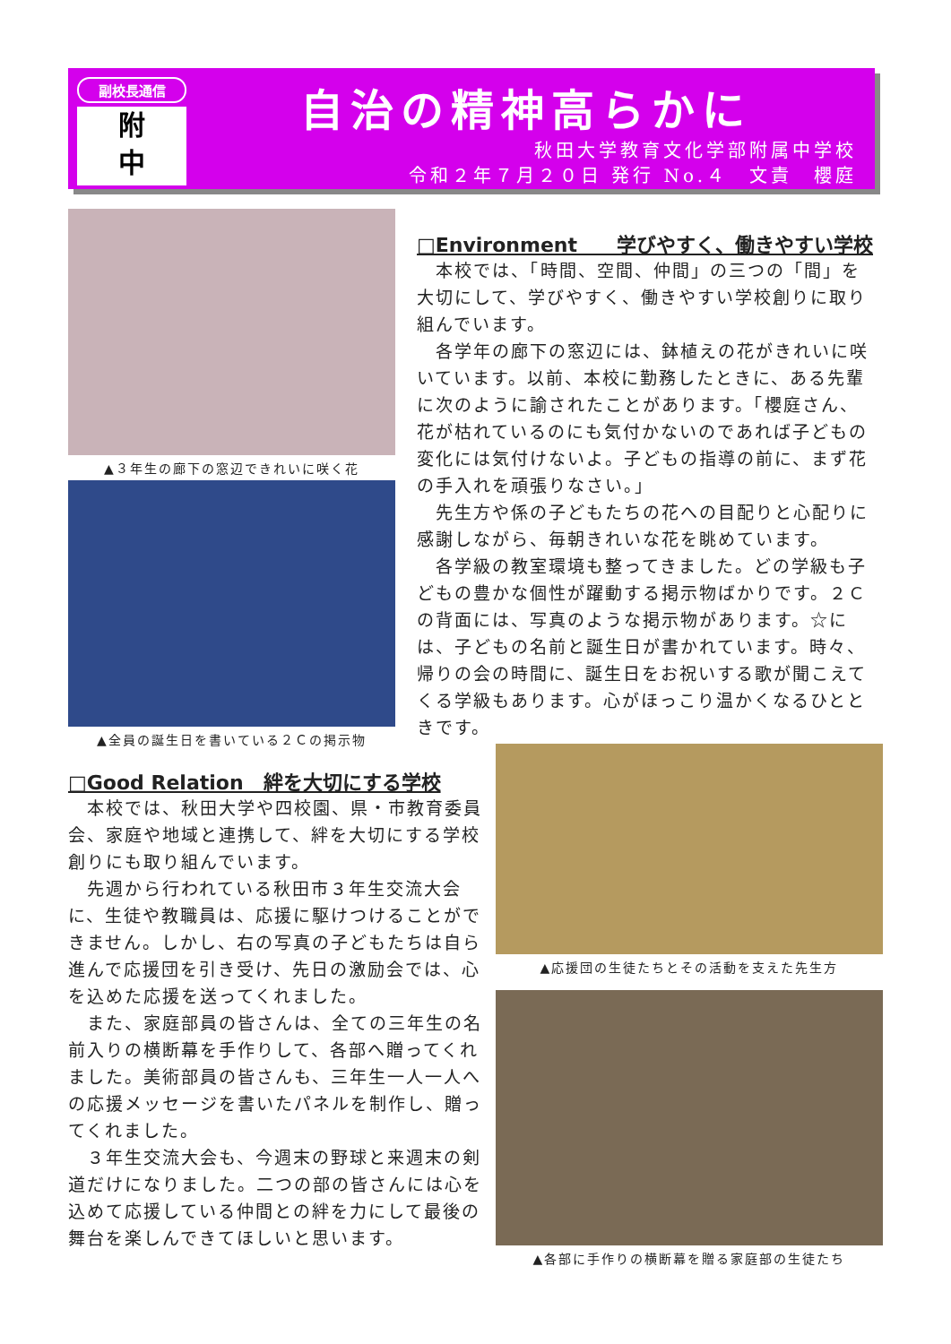副校長通信
附
中
自治の精神高らかに
秋田大学教育文化学部附属中学校
令和２年７月２０日 発行 No.４　文責　櫻庭
▲３年生の廊下の窓辺できれいに咲く花
▲全員の誕生日を書いている２Ｃの掲示物
□Environment　　学びやすく、働きやすい学校
　本校では、「時間、空間、仲間」の三つの「間」を大切にして、学びやすく、働きやすい学校創りに取り組んでいます。
　各学年の廊下の窓辺には、鉢植えの花がきれいに咲いています。以前、本校に勤務したときに、ある先輩に次のように諭されたことがあります。「櫻庭さん、花が枯れているのにも気付かないのであれば子どもの変化には気付けないよ。子どもの指導の前に、まず花の手入れを頑張りなさい。」
　先生方や係の子どもたちの花への目配りと心配りに感謝しながら、毎朝きれいな花を眺めています。
　各学級の教室環境も整ってきました。どの学級も子どもの豊かな個性が躍動する掲示物ばかりです。２Ｃの背面には、写真のような掲示物があります。☆には、子どもの名前と誕生日が書かれています。時々、帰りの会の時間に、誕生日をお祝いする歌が聞こえてくる学級もあります。心がほっこり温かくなるひとときです。
□Good Relation　絆を大切にする学校
　本校では、秋田大学や四校園、県・市教育委員会、家庭や地域と連携して、絆を大切にする学校創りにも取り組んでいます。
　先週から行われている秋田市３年生交流大会に、生徒や教職員は、応援に駆けつけることができません。しかし、右の写真の子どもたちは自ら進んで応援団を引き受け、先日の激励会では、心を込めた応援を送ってくれました。
　また、家庭部員の皆さんは、全ての三年生の名前入りの横断幕を手作りして、各部へ贈ってくれました。美術部員の皆さんも、三年生一人一人への応援メッセージを書いたパネルを制作し、贈ってくれました。
　３年生交流大会も、今週末の野球と来週末の剣道だけになりました。二つの部の皆さんには心を込めて応援している仲間との絆を力にして最後の舞台を楽しんできてほしいと思います。
▲応援団の生徒たちとその活動を支えた先生方
▲各部に手作りの横断幕を贈る家庭部の生徒たち